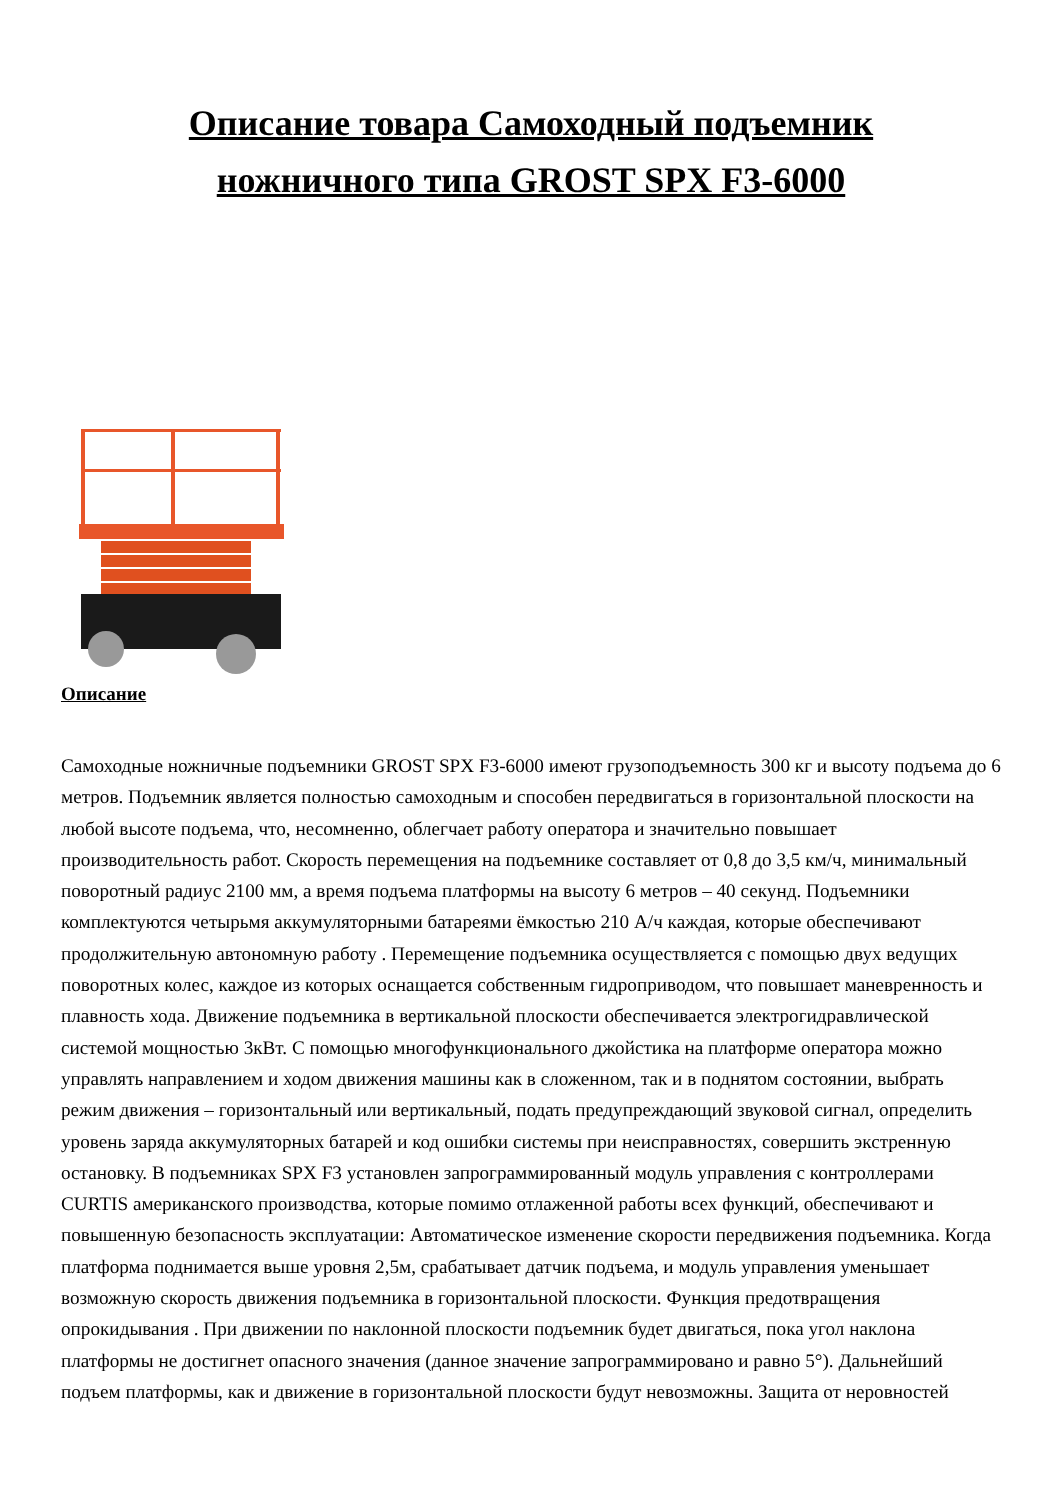Описание товара Самоходный подъемник ножничного типа GROST SPX F3-6000
Описание
Самоходные ножничные подъемники GROST SPX F3-6000 имеют грузоподъемность 300 кг и высоту подъема до 6 метров. Подъемник является полностью самоходным и способен передвигаться в горизонтальной плоскости на любой высоте подъема, что, несомненно, облегчает работу оператора и значительно повышает производительность работ. Скорость перемещения на подъемнике составляет от 0,8 до 3,5 км/ч, минимальный поворотный радиус 2100 мм, а время подъема платформы на высоту 6 метров – 40 секунд. Подъемники комплектуются четырьмя аккумуляторными батареями ёмкостью 210 А/ч каждая, которые обеспечивают продолжительную автономную работу . Перемещение подъемника осуществляется с помощью двух ведущих поворотных колес, каждое из которых оснащается собственным гидроприводом, что повышает маневренность и плавность хода. Движение подъемника в вертикальной плоскости обеспечивается электрогидравлической системой мощностью 3кВт. С помощью многофункционального джойстика на платформе оператора можно управлять направлением и ходом движения машины как в сложенном, так и в поднятом состоянии, выбрать режим движения – горизонтальный или вертикальный, подать предупреждающий звуковой сигнал, определить уровень заряда аккумуляторных батарей и код ошибки системы при неисправностях, совершить экстренную остановку. В подъемниках SPX F3 установлен запрограммированный модуль управления с контроллерами CURTIS американского производства, которые помимо отлаженной работы всех функций, обеспечивают и повышенную безопасность эксплуатации: Автоматическое изменение скорости передвижения подъемника. Когда платформа поднимается выше уровня 2,5м, срабатывает датчик подъема, и модуль управления уменьшает возможную скорость движения подъемника в горизонтальной плоскости. Функция предотвращения опрокидывания . При движении по наклонной плоскости подъемник будет двигаться, пока угол наклона платформы не достигнет опасного значения (данное значение запрограммировано и равно 5°). Дальнейший подъем платформы, как и движение в горизонтальной плоскости будут невозможны. Защита от неровностей